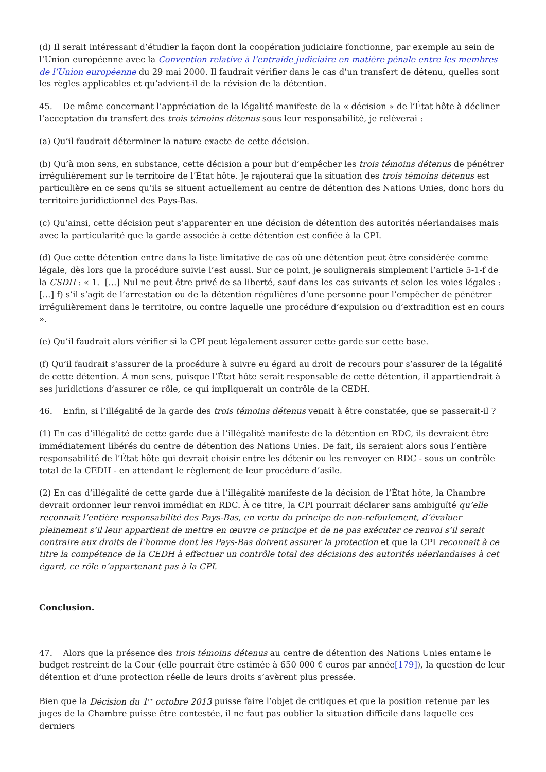(d) Il serait intéressant d’étudier la façon dont la coopération judiciaire fonctionne, par exemple au sein de l’Union européenne avec la Convention relative à l’entraide judiciaire en matière pénale entre les membres de l’Union européenne du 29 mai 2000. Il faudrait vérifier dans le cas d’un transfert de détenu, quelles sont les règles applicables et qu’advient-il de la révision de la détention.
45. De même concernant l’appréciation de la légalité manifeste de la « décision » de l’État hôte à décliner l’acceptation du transfert des trois témoins détenus sous leur responsabilité, je relèverai :
(a) Qu’il faudrait déterminer la nature exacte de cette décision.
(b) Qu’à mon sens, en substance, cette décision a pour but d’empêcher les trois témoins détenus de pénétrer irrégulièrement sur le territoire de l’État hôte. Je rajouterai que la situation des trois témoins détenus est particulière en ce sens qu’ils se situent actuellement au centre de détention des Nations Unies, donc hors du territoire juridictionnel des Pays-Bas.
(c) Qu’ainsi, cette décision peut s’apparenter en une décision de détention des autorités néerlandaises mais avec la particularité que la garde associée à cette détention est confiée à la CPI.
(d) Que cette détention entre dans la liste limitative de cas où une détention peut être considérée comme légale, dès lors que la procédure suivie l’est aussi. Sur ce point, je soulignerais simplement l’article 5-1-f de la CSDH : « 1. […] Nul ne peut être privé de sa liberté, sauf dans les cas suivants et selon les voies légales : […] f) s’il s’agit de l’arrestation ou de la détention régulières d’une personne pour l’empêcher de pénétrer irrégulièrement dans le territoire, ou contre laquelle une procédure d’expulsion ou d’extradition est en cours ».
(e) Qu’il faudrait alors vérifier si la CPI peut légalement assurer cette garde sur cette base.
(f) Qu’il faudrait s’assurer de la procédure à suivre eu égard au droit de recours pour s’assurer de la légalité de cette détention. À mon sens, puisque l’État hôte serait responsable de cette détention, il appartiendrait à ses juridictions d’assurer ce rôle, ce qui impliquerait un contrôle de la CEDH.
46. Enfin, si l’illégalité de la garde des trois témoins détenus venait à être constatée, que se passerait-il ?
(1) En cas d’illégalité de cette garde due à l’illégalité manifeste de la détention en RDC, ils devraient être immédiatement libérés du centre de détention des Nations Unies. De fait, ils seraient alors sous l’entière responsabilité de l’État hôte qui devrait choisir entre les détenir ou les renvoyer en RDC - sous un contrôle total de la CEDH - en attendant le règlement de leur procédure d’asile.
(2) En cas d’illégalité de cette garde due à l’illégalité manifeste de la décision de l’État hôte, la Chambre devrait ordonner leur renvoi immédiat en RDC. À ce titre, la CPI pourrait déclarer sans ambiguïté qu’elle reconnaît l’entière responsabilité des Pays-Bas, en vertu du principe de non-refoulement, d’évaluer pleinement s’il leur appartient de mettre en œuvre ce principe et de ne pas exécuter ce renvoi s’il serait contraire aux droits de l’homme dont les Pays-Bas doivent assurer la protection et que la CPI reconnait à ce titre la compétence de la CEDH à effectuer un contrôle total des décisions des autorités néerlandaises à cet égard, ce rôle n’appartenant pas à la CPI.
Conclusion.
47. Alors que la présence des trois témoins détenus au centre de détention des Nations Unies entame le budget restreint de la Cour (elle pourrait être estimée à 650 000 € euros par année[179]), la question de leur détention et d’une protection réelle de leurs droits s’avèrent plus pressée.
Bien que la Décision du 1<sup>er</sup> octobre 2013 puisse faire l’objet de critiques et que la position retenue par les juges de la Chambre puisse être contestée, il ne faut pas oublier la situation difficile dans laquelle ces derniers